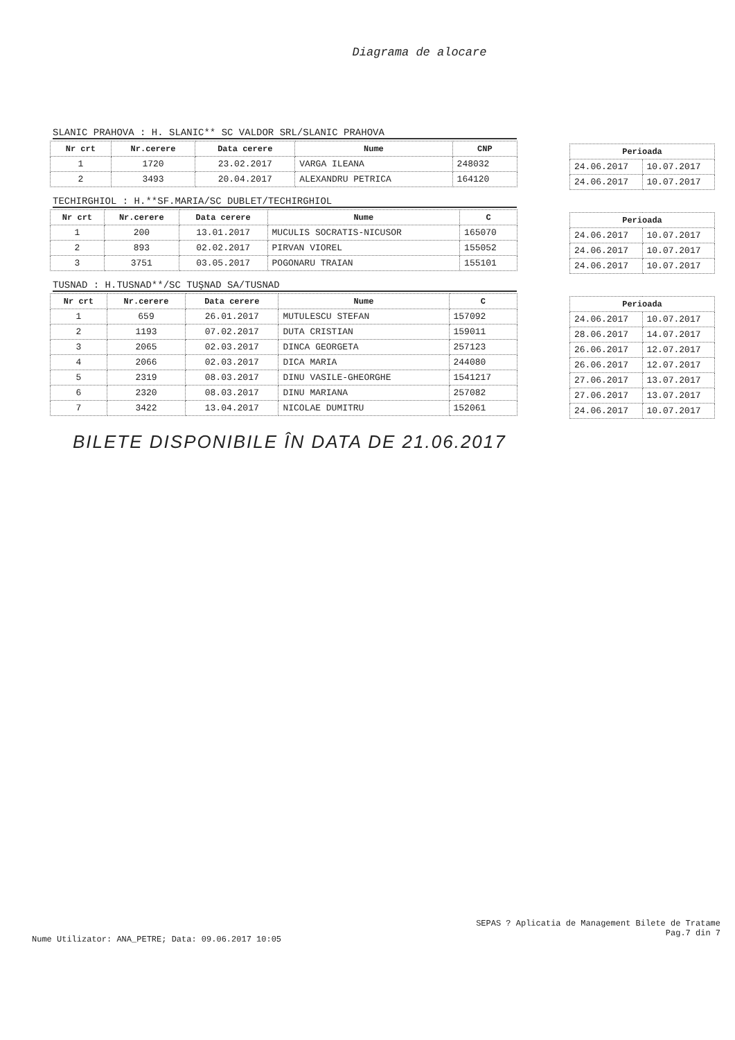Diagrama de alocare
SLANIC PRAHOVA : H. SLANIC** SC VALDOR SRL/SLANIC PRAHOVA
| Nr crt | Nr.cerere | Data cerere | Nume | CNP |
| --- | --- | --- | --- | --- |
| 1 | 1720 | 23.02.2017 | VARGA ILEANA | 248032 |
| 2 | 3493 | 20.04.2017 | ALEXANDRU PETRICA | 164120 |
| Perioada | |
| --- | --- |
| 24.06.2017 | 10.07.2017 |
| 24.06.2017 | 10.07.2017 |
TECHIRGHIOL : H.**SF.MARIA/SC DUBLET/TECHIRGHIOL
| Nr crt | Nr.cerere | Data cerere | Nume | C |
| --- | --- | --- | --- | --- |
| 1 | 200 | 13.01.2017 | MUCULIS SOCRATIS-NICUSOR | 165070 |
| 2 | 893 | 02.02.2017 | PIRVAN VIOREL | 155052 |
| 3 | 3751 | 03.05.2017 | POGONARU TRAIAN | 155101 |
| Perioada | |
| --- | --- |
| 24.06.2017 | 10.07.2017 |
| 24.06.2017 | 10.07.2017 |
| 24.06.2017 | 10.07.2017 |
TUSNAD : H.TUSNAD**/SC TUŞNAD SA/TUSNAD
| Nr crt | Nr.cerere | Data cerere | Nume | C |
| --- | --- | --- | --- | --- |
| 1 | 659 | 26.01.2017 | MUTULESCU STEFAN | 157092 |
| 2 | 1193 | 07.02.2017 | DUTA CRISTIAN | 159011 |
| 3 | 2065 | 02.03.2017 | DINCA GEORGETA | 257123 |
| 4 | 2066 | 02.03.2017 | DICA MARIA | 244080 |
| 5 | 2319 | 08.03.2017 | DINU VASILE-GHEORGHE | 1541217 |
| 6 | 2320 | 08.03.2017 | DINU MARIANA | 257082 |
| 7 | 3422 | 13.04.2017 | NICOLAE DUMITRU | 152061 |
| Perioada | |
| --- | --- |
| 24.06.2017 | 10.07.2017 |
| 28.06.2017 | 14.07.2017 |
| 26.06.2017 | 12.07.2017 |
| 26.06.2017 | 12.07.2017 |
| 27.06.2017 | 13.07.2017 |
| 27.06.2017 | 13.07.2017 |
| 24.06.2017 | 10.07.2017 |
BILETE DISPONIBILE ÎN DATA DE 21.06.2017
SEPAS ? Aplicatia de Management Bilete de Tratame
Pag.7 din 7
Nume Utilizator: ANA_PETRE; Data: 09.06.2017 10:05